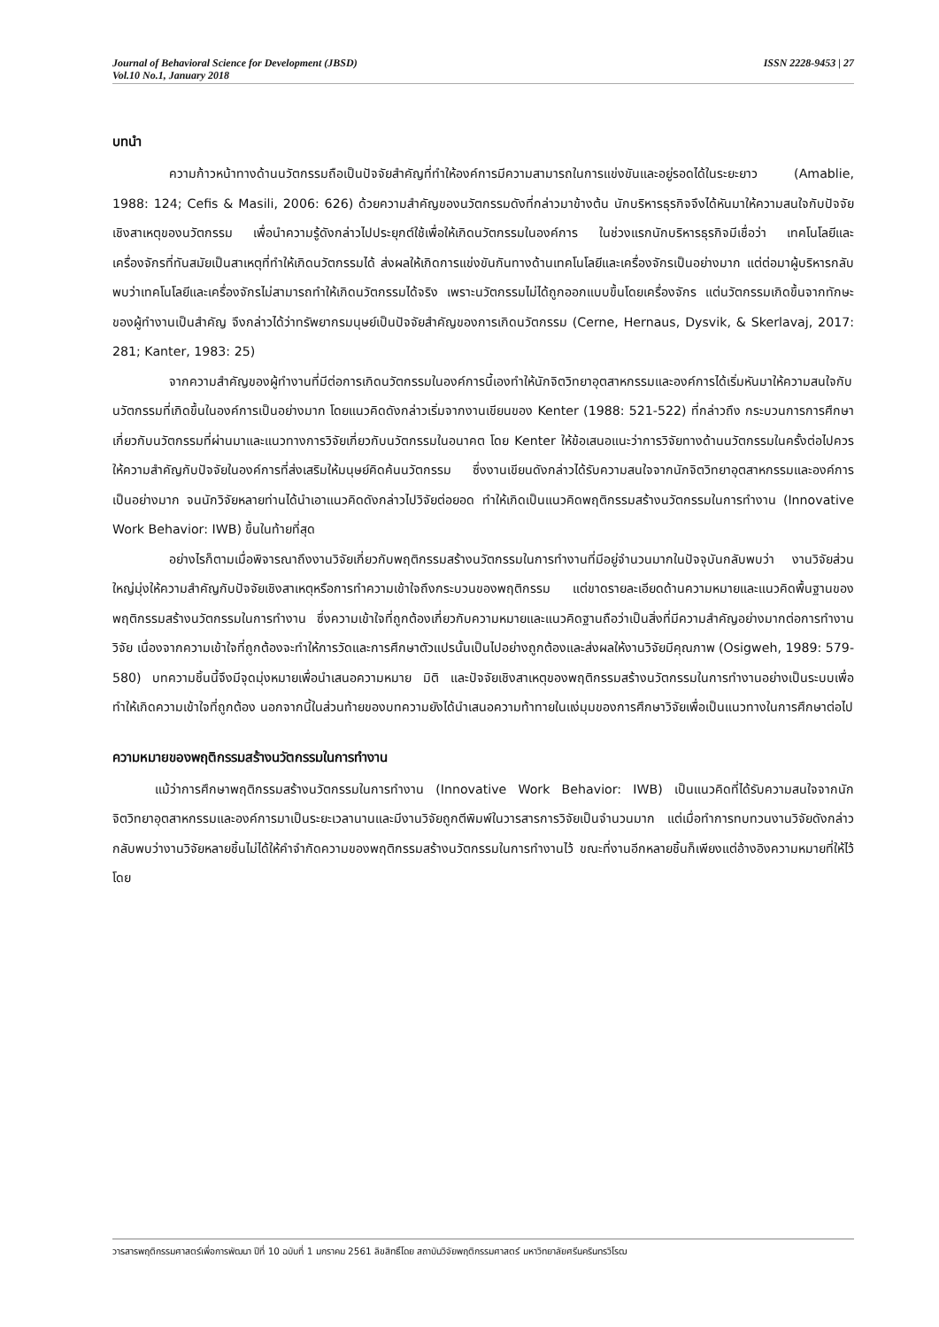Journal of Behavioral Science for Development (JBSD)
Vol.10 No.1, January 2018
ISSN 2228-9453 | 27
บทนำ
ความก้าวหน้าทางด้านนวัตกรรมถือเป็นปัจจัยสำคัญที่ทำให้องค์การมีความสามารถในการแข่งขันและอยู่รอดได้ในระยะยาว (Amablie, 1988: 124; Cefis & Masili, 2006: 626) ด้วยความสำคัญของนวัตกรรมดังที่กล่าวมาข้างต้น นักบริหารธุรกิจจึงได้หันมาให้ความสนใจกับปัจจัยเชิงสาเหตุของนวัตกรรม เพื่อนำความรู้ดังกล่าวไปประยุกต์ใช้เพื่อให้เกิดนวัตกรรมในองค์การ ในช่วงแรกนักบริหารธุรกิจมีเชื่อว่า เทคโนโลยีและเครื่องจักรที่ทันสมัยเป็นสาเหตุที่ทำให้เกิดนวัตกรรมได้ ส่งผลให้เกิดการแข่งขันกันทางด้านเทคโนโลยีและเครื่องจักรเป็นอย่างมาก แต่ต่อมาผู้บริหารกลับพบว่าเทคโนโลยีและเครื่องจักรไม่สามารถทำให้เกิดนวัตกรรมได้จริง เพราะนวัตกรรมไม่ได้ถูกออกแบบขึ้นโดยเครื่องจักร แต่นวัตกรรมเกิดขึ้นจากทักษะของผู้ทำงานเป็นสำคัญ จึงกล่าวได้ว่าทรัพยากรมนุษย์เป็นปัจจัยสำคัญของการเกิดนวัตกรรม (Cerne, Hernaus, Dysvik, & Skerlavaj, 2017: 281; Kanter, 1983: 25)
จากความสำคัญของผู้ทำงานที่มีต่อการเกิดนวัตกรรมในองค์การนี้เองทำให้นักจิตวิทยาอุตสาหกรรมและองค์การได้เริ่มหันมาให้ความสนใจกับนวัตกรรมที่เกิดขึ้นในองค์การเป็นอย่างมาก โดยแนวคิดดังกล่าวเริ่มจากงานเขียนของ Kenter (1988: 521-522) ที่กล่าวถึง กระบวนการการศึกษาเกี่ยวกับนวัตกรรมที่ผ่านมาและแนวทางการวิจัยเกี่ยวกับนวัตกรรมในอนาคต โดย Kenter ให้ข้อเสนอแนะว่าการวิจัยทางด้านนวัตกรรมในครั้งต่อไปควรให้ความสำคัญกับปัจจัยในองค์การที่ส่งเสริมให้มนุษย์คิดค้นนวัตกรรม ซึ่งงานเขียนดังกล่าวได้รับความสนใจจากนักจิตวิทยาอุตสาหกรรมและองค์การเป็นอย่างมาก จนนักวิจัยหลายท่านได้นำเอาแนวคิดดังกล่าวไปวิจัยต่อยอด ทำให้เกิดเป็นแนวคิดพฤติกรรมสร้างนวัตกรรมในการทำงาน (Innovative Work Behavior: IWB) ขึ้นในท้ายที่สุด
อย่างไรก็ตามเมื่อพิจารณาถึงงานวิจัยเกี่ยวกับพฤติกรรมสร้างนวัตกรรมในการทำงานที่มีอยู่จำนวนมากในปัจจุบันกลับพบว่า งานวิจัยส่วนใหญ่มุ่งให้ความสำคัญกับปัจจัยเชิงสาเหตุหรือการทำความเข้าใจถึงกระบวนของพฤติกรรม แต่ขาดรายละเอียดด้านความหมายและแนวคิดพื้นฐานของพฤติกรรมสร้างนวัตกรรมในการทำงาน ซึ่งความเข้าใจที่ถูกต้องเกี่ยวกับความหมายและแนวคิดฐานถือว่าเป็นสิ่งที่มีความสำคัญอย่างมากต่อการทำงานวิจัย เนื่องจากความเข้าใจที่ถูกต้องจะทำให้การวัดและการศึกษาตัวแปรนั้นเป็นไปอย่างถูกต้องและส่งผลให้งานวิจัยมีคุณภาพ (Osigweh, 1989: 579-580) บทความชิ้นนี้จึงมีจุดมุ่งหมายเพื่อนำเสนอความหมาย มิติ และปัจจัยเชิงสาเหตุของพฤติกรรมสร้างนวัตกรรมในการทำงานอย่างเป็นระบบเพื่อทำให้เกิดความเข้าใจที่ถูกต้อง นอกจากนี้ในส่วนท้ายของบทความยังได้นำเสนอความท้าทายในแง่มุมของการศึกษาวิจัยเพื่อเป็นแนวทางในการศึกษาต่อไป
ความหมายของพฤติกรรมสร้างนวัตกรรมในการทำงาน
แม้ว่าการศึกษาพฤติกรรมสร้างนวัตกรรมในการทำงาน (Innovative Work Behavior: IWB) เป็นแนวคิดที่ได้รับความสนใจจากนักจิตวิทยาอุตสาหกรรมและองค์การมาเป็นระยะเวลานานและมีงานวิจัยถูกตีพิมพ์ในวารสารการวิจัยเป็นจำนวนมาก แต่เมื่อทำการทบทวนงานวิจัยดังกล่าวกลับพบว่างานวิจัยหลายชิ้นไม่ได้ให้คำจำกัดความของพฤติกรรมสร้างนวัตกรรมในการทำงานไว้ ขณะที่งานอีกหลายชิ้นก็เพียงแต่อ้างอิงความหมายที่ให้ไว้โดย
วารสารพฤติกรรมศาสตร์เพื่อการพัฒนา ปีที่ 10 ฉบับที่ 1 มกราคม 2561 ลิขสิทธิ์โดย สถาบันวิจัยพฤติกรรมศาสตร์ มหาวิทยาลัยศรีนครินทรวิโรฒ